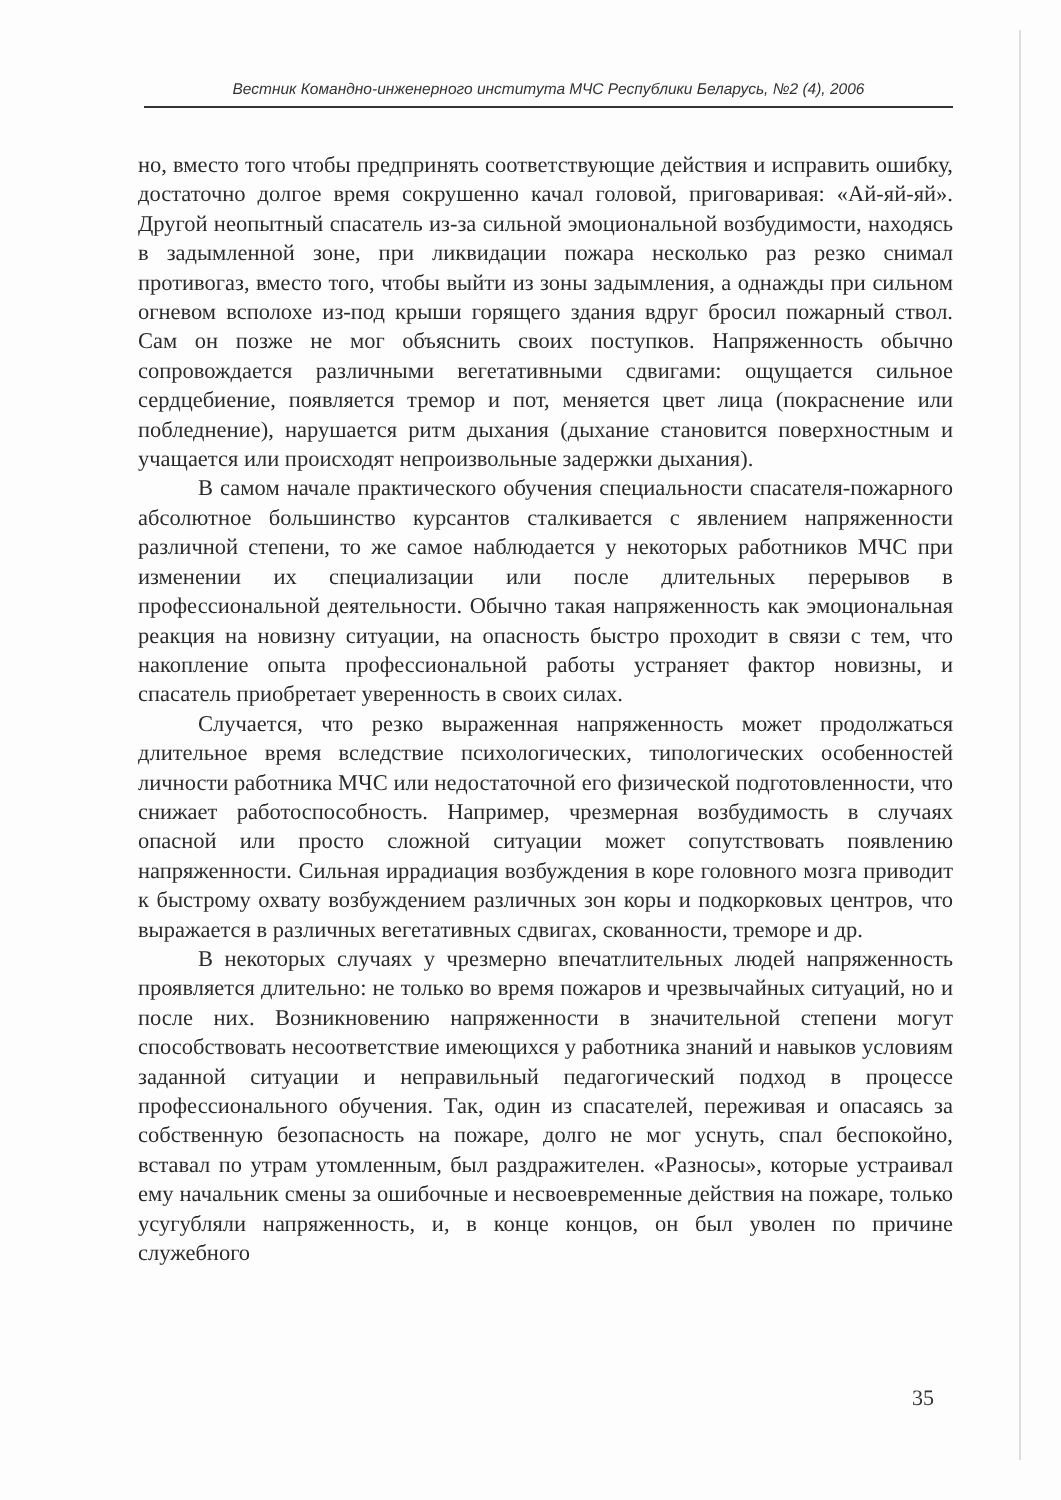Вестник Командно-инженерного института МЧС Республики Беларусь, №2 (4), 2006
но, вместо того чтобы предпринять соответствующие действия и исправить ошибку, достаточно долгое время сокрушенно качал головой, приговаривая: «Ай-яй-яй». Другой неопытный спасатель из-за сильной эмоциональной возбудимости, находясь в задымленной зоне, при ликвидации пожара несколько раз резко снимал противогаз, вместо того, чтобы выйти из зоны задымления, а однажды при сильном огневом всполохе из-под крыши горящего здания вдруг бросил пожарный ствол. Сам он позже не мог объяснить своих поступков. Напряженность обычно сопровождается различными вегетативными сдвигами: ощущается сильное сердцебиение, появляется тремор и пот, меняется цвет лица (покраснение или побледнение), нарушается ритм дыхания (дыхание становится поверхностным и учащается или происходят непроизвольные задержки дыхания).
В самом начале практического обучения специальности спасателя-пожарного абсолютное большинство курсантов сталкивается с явлением напряженности различной степени, то же самое наблюдается у некоторых работников МЧС при изменении их специализации или после длительных перерывов в профессиональной деятельности. Обычно такая напряженность как эмоциональная реакция на новизну ситуации, на опасность быстро проходит в связи с тем, что накопление опыта профессиональной работы устраняет фактор новизны, и спасатель приобретает уверенность в своих силах.
Случается, что резко выраженная напряженность может продолжаться длительное время вследствие психологических, типологических особенностей личности работника МЧС или недостаточной его физической подготовленности, что снижает работоспособность. Например, чрезмерная возбудимость в случаях опасной или просто сложной ситуации может сопутствовать появлению напряженности. Сильная иррадиация возбуждения в коре головного мозга приводит к быстрому охвату возбуждением различных зон коры и подкорковых центров, что выражается в различных вегетативных сдвигах, скованности, треморе и др.
В некоторых случаях у чрезмерно впечатлительных людей напряженность проявляется длительно: не только во время пожаров и чрезвычайных ситуаций, но и после них. Возникновению напряженности в значительной степени могут способствовать несоответствие имеющихся у работника знаний и навыков условиям заданной ситуации и неправильный педагогический подход в процессе профессионального обучения. Так, один из спасателей, переживая и опасаясь за собственную безопасность на пожаре, долго не мог уснуть, спал беспокойно, вставал по утрам утомленным, был раздражителен. «Разносы», которые устраивал ему начальник смены за ошибочные и несвоевременные действия на пожаре, только усугубляли напряженность, и, в конце концов, он был уволен по причине служебного
35